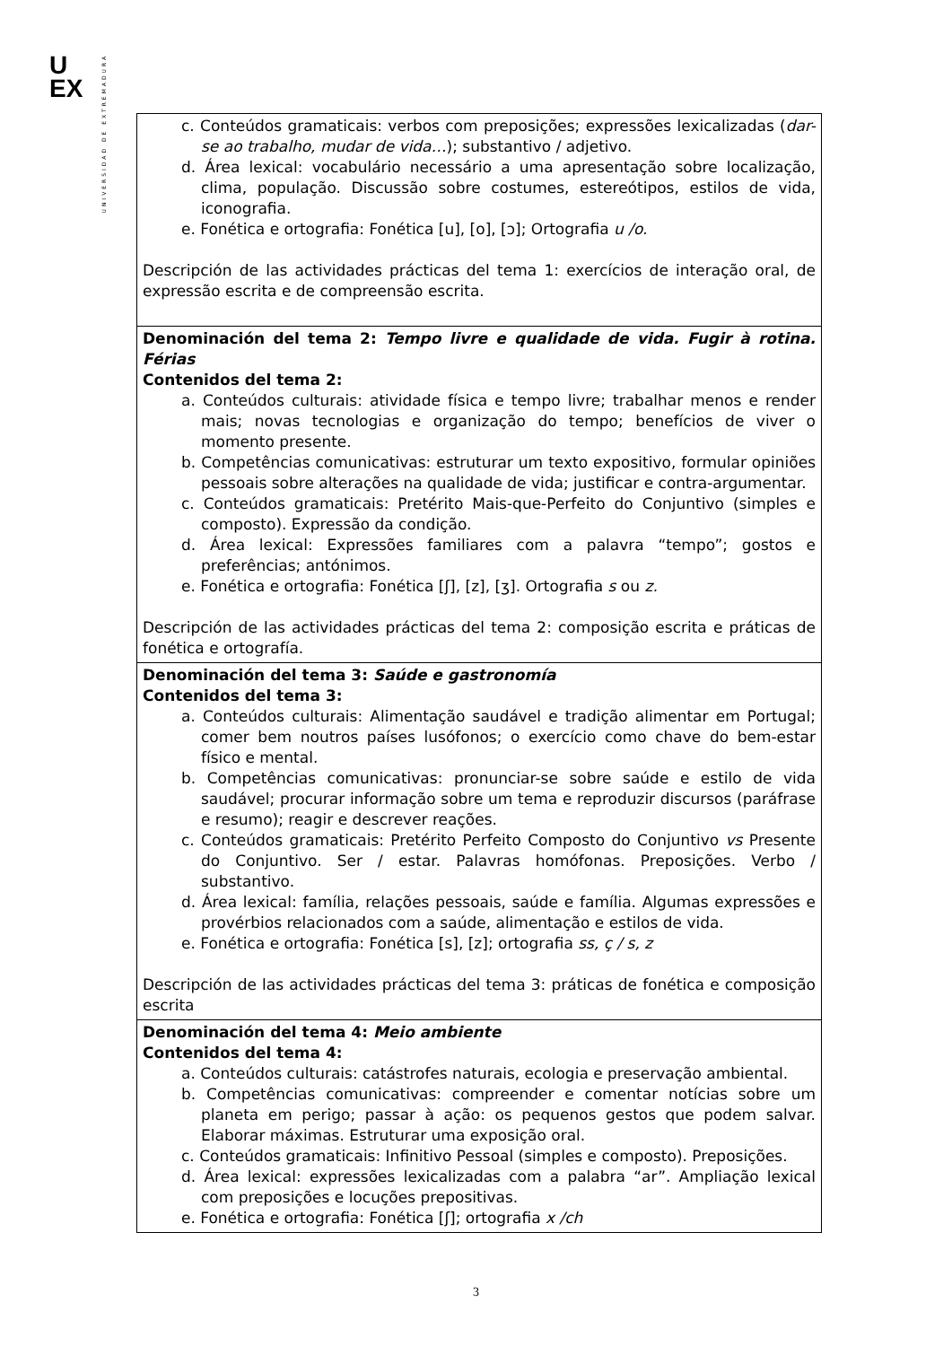U
EX
UNIVERSIDAD DE EXTREMADURA
| c. Conteúdos gramaticais: verbos com preposições; expressões lexicalizadas ( dar-se ao trabalho, mudar de vida… ); substantivo / adjetivo. d. Área lexical: vocabulário necessário a uma apresentação sobre localização, clima, população. Discussão sobre costumes, estereótipos, estilos de vida, iconografia. e. Fonética e ortografia: Fonética [u], [o], [ɔ]; Ortografia u /o. Descripción de las actividades prácticas del tema 1: exercícios de interação oral, de expressão escrita e de compreensão escrita. |
| Denominación del tema 2: Tempo livre e qualidade de vida. Fugir à rotina. Férias Contenidos del tema 2: a. Conteúdos culturais: atividade física e tempo livre; trabalhar menos e render mais; novas tecnologias e organização do tempo; benefícios de viver o momento presente. b. Competências comunicativas: estruturar um texto expositivo, formular opiniões pessoais sobre alterações na qualidade de vida; justificar e contra-argumentar. c. Conteúdos gramaticais: Pretérito Mais-que-Perfeito do Conjuntivo (simples e composto). Expressão da condição. d. Área lexical: Expressões familiares com a palavra “tempo”; gostos e preferências; antónimos. e. Fonética e ortografia: Fonética [ʃ], [z], [ʒ]. Ortografia s ou z. Descripción de las actividades prácticas del tema 2: composição escrita e práticas de fonética e ortografía. |
| Denominación del tema 3: Saúde e gastronomía Contenidos del tema 3: a. Conteúdos culturais: Alimentação saudável e tradição alimentar em Portugal; comer bem noutros países lusófonos; o exercício como chave do bem-estar físico e mental. b. Competências comunicativas: pronunciar-se sobre saúde e estilo de vida saudável; procurar informação sobre um tema e reproduzir discursos (paráfrase e resumo); reagir e descrever reações. c. Conteúdos gramaticais: Pretérito Perfeito Composto do Conjuntivo vs Presente do Conjuntivo. Ser / estar. Palavras homófonas. Preposições. Verbo / substantivo. d. Área lexical: família, relações pessoais, saúde e família. Algumas expressões e provérbios relacionados com a saúde, alimentação e estilos de vida. e. Fonética e ortografia: Fonética [s], [z]; ortografia ss, ç / s, z Descripción de las actividades prácticas del tema 3: práticas de fonética e composição escrita |
| Denominación del tema 4: Meio ambiente Contenidos del tema 4: a. Conteúdos culturais: catástrofes naturais, ecologia e preservação ambiental. b. Competências comunicativas: compreender e comentar notícias sobre um planeta em perigo; passar à ação: os pequenos gestos que podem salvar. Elaborar máximas. Estruturar uma exposição oral. c. Conteúdos gramaticais: Infinitivo Pessoal (simples e composto). Preposições. d. Área lexical: expressões lexicalizadas com a palabra “ar”. Ampliação lexical com preposições e locuções prepositivas. e. Fonética e ortografia: Fonética [ʃ]; ortografia x /ch |
3